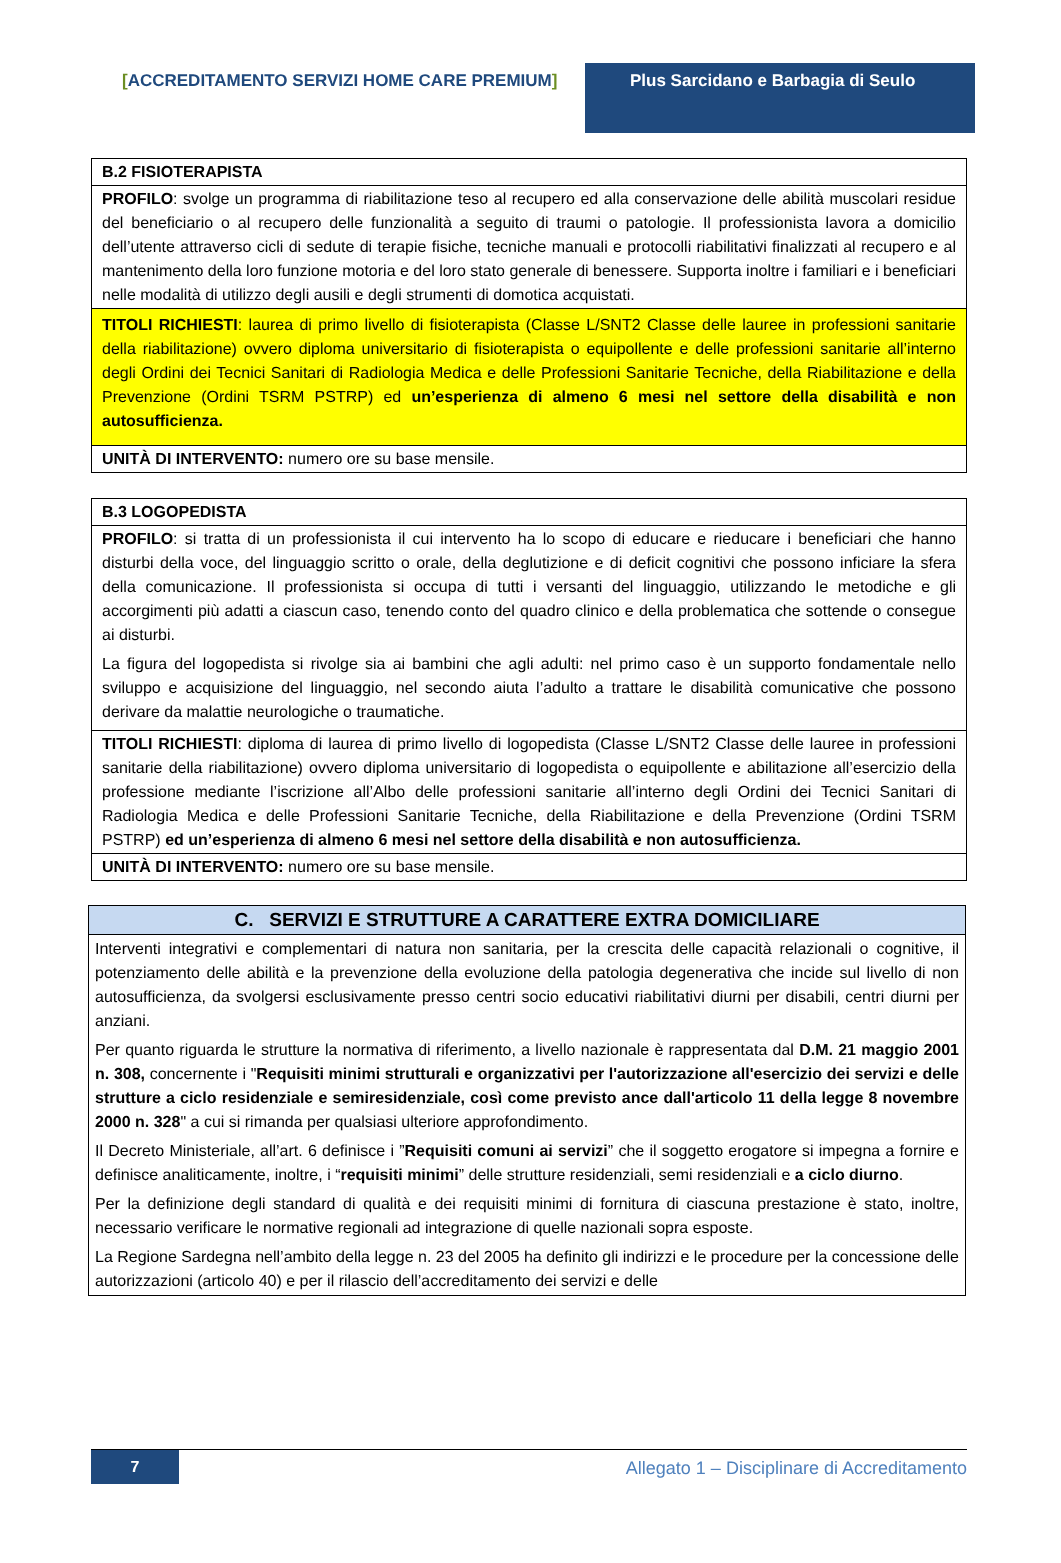[ACCREDITAMENTO SERVIZI HOME CARE PREMIUM] Plus Sarcidano e Barbagia di Seulo
| B.2 FISIOTERAPISTA |
| --- |
| PROFILO : svolge un programma di riabilitazione teso al recupero ed alla conservazione delle abilità muscolari residue del beneficiario o al recupero delle funzionalità a seguito di traumi o patologie. Il professionista lavora a domicilio dell’utente attraverso cicli di sedute di terapie fisiche, tecniche manuali e protocolli riabilitativi finalizzati al recupero e al mantenimento della loro funzione motoria e del loro stato generale di benessere. Supporta inoltre i familiari e i beneficiari nelle modalità di utilizzo degli ausili e degli strumenti di domotica acquistati. |
| TITOLI RICHIESTI : laurea di primo livello di fisioterapista (Classe L/SNT2 Classe delle lauree in professioni sanitarie della riabilitazione) ovvero diploma universitario di fisioterapista o equipollente e delle professioni sanitarie all’interno degli Ordini dei Tecnici Sanitari di Radiologia Medica e delle Professioni Sanitarie Tecniche, della Riabilitazione e della Prevenzione (Ordini TSRM PSTRP) ed un’esperienza di almeno 6 mesi nel settore della disabilità e non autosufficienza. |
| UNITÀ DI INTERVENTO: numero ore su base mensile. |
| B.3 LOGOPEDISTA |
| --- |
| PROFILO : si tratta di un professionista il cui intervento ha lo scopo di educare e rieducare i beneficiari che hanno disturbi della voce, del linguaggio scritto o orale, della deglutizione e di deficit cognitivi che possono inficiare la sfera della comunicazione. Il professionista si occupa di tutti i versanti del linguaggio, utilizzando le metodiche e gli accorgimenti più adatti a ciascun caso, tenendo conto del quadro clinico e della problematica che sottende o consegue ai disturbi. La figura del logopedista si rivolge sia ai bambini che agli adulti: nel primo caso è un supporto fondamentale nello sviluppo e acquisizione del linguaggio, nel secondo aiuta l’adulto a trattare le disabilità comunicative che possono derivare da malattie neurologiche o traumatiche. |
| TITOLI RICHIESTI : diploma di laurea di primo livello di logopedista (Classe L/SNT2 Classe delle lauree in professioni sanitarie della riabilitazione) ovvero diploma universitario di logopedista o equipollente e abilitazione all’esercizio della professione mediante l’iscrizione all’Albo delle professioni sanitarie all’interno degli Ordini dei Tecnici Sanitari di Radiologia Medica e delle Professioni Sanitarie Tecniche, della Riabilitazione e della Prevenzione (Ordini TSRM PSTRP) ed un’esperienza di almeno 6 mesi nel settore della disabilità e non autosufficienza. |
| UNITÀ DI INTERVENTO: numero ore su base mensile. |
| C. SERVIZI E STRUTTURE A CARATTERE EXTRA DOMICILIARE |
| --- |
| Interventi integrativi e complementari di natura non sanitaria, per la crescita delle capacità relazionali o cognitive, il potenziamento delle abilità e la prevenzione della evoluzione della patologia degenerativa che incide sul livello di non autosufficienza, da svolgersi esclusivamente presso centri socio educativi riabilitativi diurni per disabili, centri diurni per anziani. Per quanto riguarda le strutture la normativa di riferimento, a livello nazionale è rappresentata dal D.M. 21 maggio 2001 n. 308, concernente i " Requisiti minimi strutturali e organizzativi per l'autorizzazione all'esercizio dei servizi e delle strutture a ciclo residenziale e semiresidenziale, così come previsto ance dall'articolo 11 della legge 8 novembre 2000 n. 328 " a cui si rimanda per qualsiasi ulteriore approfondimento. Il Decreto Ministeriale, all’art. 6 definisce i ” Requisiti comuni ai servizi ” che il soggetto erogatore si impegna a fornire e definisce analiticamente, inoltre, i “ requisiti minimi ” delle strutture residenziali, semi residenziali e a ciclo diurno . Per la definizione degli standard di qualità e dei requisiti minimi di fornitura di ciascuna prestazione è stato, inoltre, necessario verificare le normative regionali ad integrazione di quelle nazionali sopra esposte. La Regione Sardegna nell’ambito della legge n. 23 del 2005 ha definito gli indirizzi e le procedure per la concessione delle autorizzazioni (articolo 40) e per il rilascio dell’accreditamento dei servizi e delle |
7 Allegato 1 – Disciplinare di Accreditamento